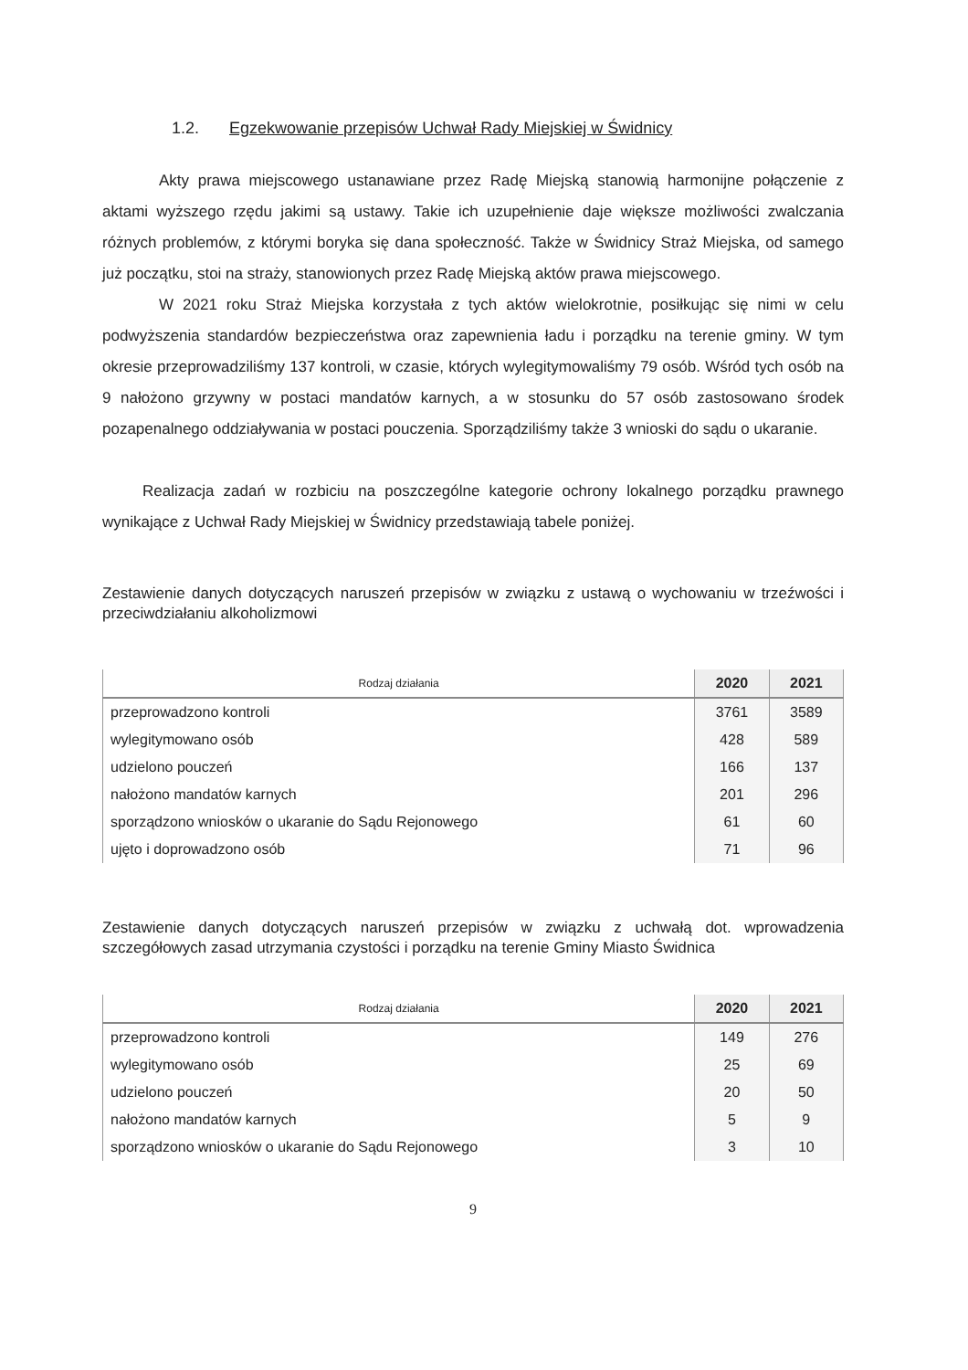1.2. Egzekwowanie przepisów Uchwał Rady Miejskiej w Świdnicy
Akty prawa miejscowego ustanawiane przez Radę Miejską stanowią harmonijne połączenie z aktami wyższego rzędu jakimi są ustawy. Takie ich uzupełnienie daje większe możliwości zwalczania różnych problemów, z którymi boryka się dana społeczność. Także w Świdnicy Straż Miejska, od samego już początku, stoi na straży, stanowionych przez Radę Miejską aktów prawa miejscowego.
W 2021 roku Straż Miejska korzystała z tych aktów wielokrotnie, posiłkując się nimi w celu podwyższenia standardów bezpieczeństwa oraz zapewnienia ładu i porządku na terenie gminy. W tym okresie przeprowadziliśmy 137 kontroli, w czasie, których wylegitymowaliśmy 79 osób. Wśród tych osób na 9 nałożono grzywny w postaci mandatów karnych, a w stosunku do 57 osób zastosowano środek pozapenalnego oddziaływania w postaci pouczenia. Sporządziliśmy także 3 wnioski do sądu o ukaranie.
Realizacja zadań w rozbiciu na poszczególne kategorie ochrony lokalnego porządku prawnego wynikające z Uchwał Rady Miejskiej w Świdnicy przedstawiają tabele poniżej.
Zestawienie danych dotyczących naruszeń przepisów w związku z ustawą o wychowaniu w trzeźwości i przeciwdziałaniu alkoholizmowi
| Rodzaj działania | 2020 | 2021 |
| --- | --- | --- |
| przeprowadzono kontroli | 3761 | 3589 |
| wylegitymowano osób | 428 | 589 |
| udzielono pouczeń | 166 | 137 |
| nałożono mandatów karnych | 201 | 296 |
| sporządzono wniosków o ukaranie do Sądu Rejonowego | 61 | 60 |
| ujęto i doprowadzono osób | 71 | 96 |
Zestawienie danych dotyczących naruszeń przepisów w związku z uchwałą dot. wprowadzenia szczegółowych zasad utrzymania czystości i porządku na terenie Gminy Miasto Świdnica
| Rodzaj działania | 2020 | 2021 |
| --- | --- | --- |
| przeprowadzono kontroli | 149 | 276 |
| wylegitymowano osób | 25 | 69 |
| udzielono pouczeń | 20 | 50 |
| nałożono mandatów karnych | 5 | 9 |
| sporządzono wniosków o ukaranie do Sądu Rejonowego | 3 | 10 |
9